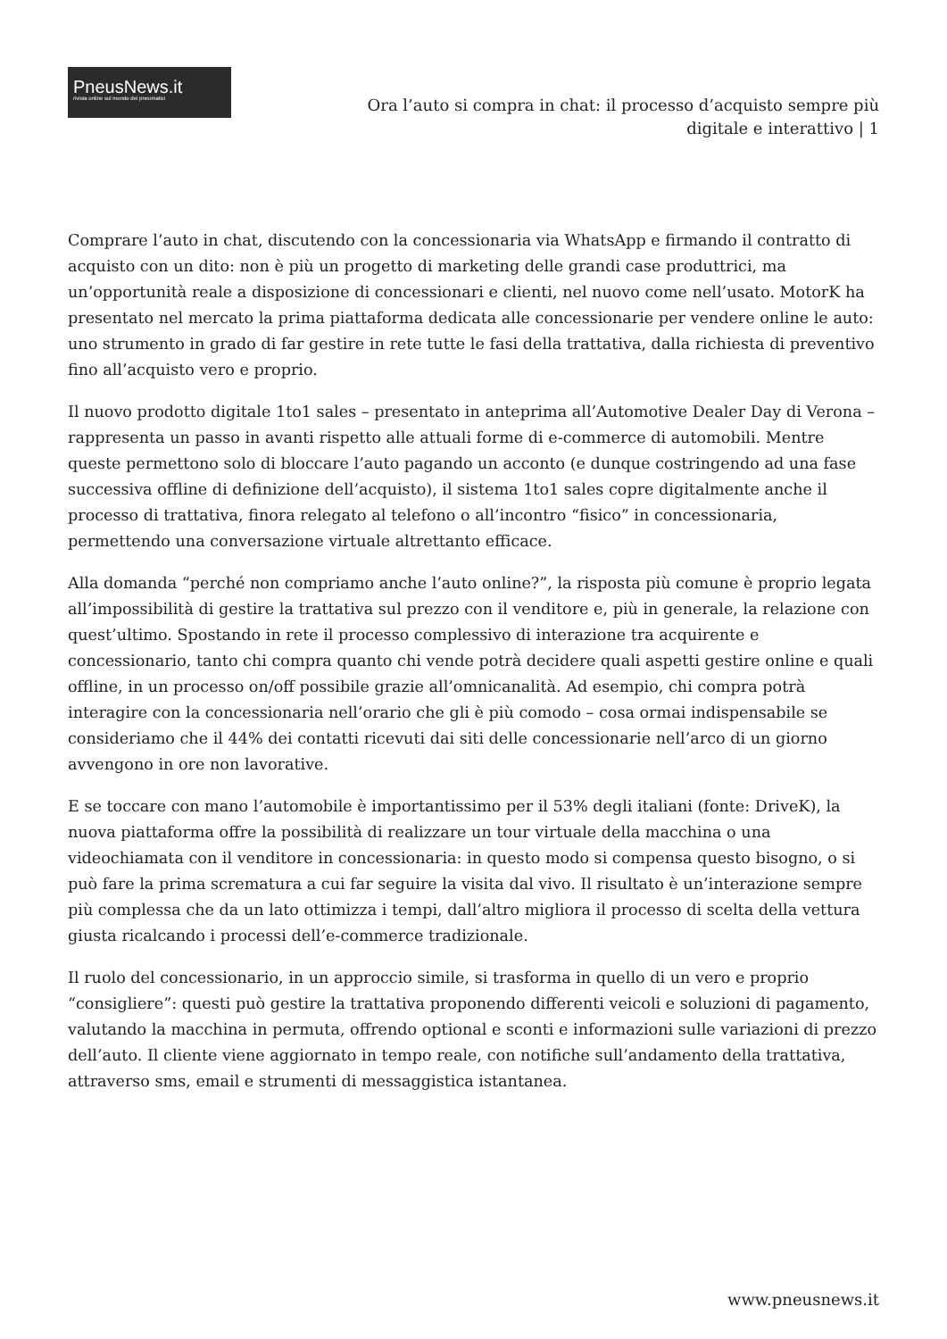PneusNews.it
rivista online sul mondo dei pneumatici
Ora l’auto si compra in chat: il processo d’acquisto sempre più digitale e interattivo | 1
Comprare l’auto in chat, discutendo con la concessionaria via WhatsApp e firmando il contratto di acquisto con un dito: non è più un progetto di marketing delle grandi case produttrici, ma un’opportunità reale a disposizione di concessionari e clienti, nel nuovo come nell’usato. MotorK ha presentato nel mercato la prima piattaforma dedicata alle concessionarie per vendere online le auto: uno strumento in grado di far gestire in rete tutte le fasi della trattativa, dalla richiesta di preventivo fino all’acquisto vero e proprio.
Il nuovo prodotto digitale 1to1 sales – presentato in anteprima all’Automotive Dealer Day di Verona – rappresenta un passo in avanti rispetto alle attuali forme di e-commerce di automobili. Mentre queste permettono solo di bloccare l’auto pagando un acconto (e dunque costringendo ad una fase successiva offline di definizione dell’acquisto), il sistema 1to1 sales copre digitalmente anche il processo di trattativa, finora relegato al telefono o all’incontro “fisico” in concessionaria, permettendo una conversazione virtuale altrettanto efficace.
Alla domanda “perché non compriamo anche l’auto online?”, la risposta più comune è proprio legata all’impossibilità di gestire la trattativa sul prezzo con il venditore e, più in generale, la relazione con quest’ultimo. Spostando in rete il processo complessivo di interazione tra acquirente e concessionario, tanto chi compra quanto chi vende potrà decidere quali aspetti gestire online e quali offline, in un processo on/off possibile grazie all’omnicanalità. Ad esempio, chi compra potrà interagire con la concessionaria nell’orario che gli è più comodo – cosa ormai indispensabile se consideriamo che il 44% dei contatti ricevuti dai siti delle concessionarie nell’arco di un giorno avvengono in ore non lavorative.
E se toccare con mano l’automobile è importantissimo per il 53% degli italiani (fonte: DriveK), la nuova piattaforma offre la possibilità di realizzare un tour virtuale della macchina o una videochiamata con il venditore in concessionaria: in questo modo si compensa questo bisogno, o si può fare la prima scrematura a cui far seguire la visita dal vivo. Il risultato è un’interazione sempre più complessa che da un lato ottimizza i tempi, dall’altro migliora il processo di scelta della vettura giusta ricalcando i processi dell’e-commerce tradizionale.
Il ruolo del concessionario, in un approccio simile, si trasforma in quello di un vero e proprio “consigliere”: questi può gestire la trattativa proponendo differenti veicoli e soluzioni di pagamento, valutando la macchina in permuta, offrendo optional e sconti e informazioni sulle variazioni di prezzo dell’auto. Il cliente viene aggiornato in tempo reale, con notifiche sull’andamento della trattativa, attraverso sms, email e strumenti di messaggistica istantanea.
www.pneusnews.it